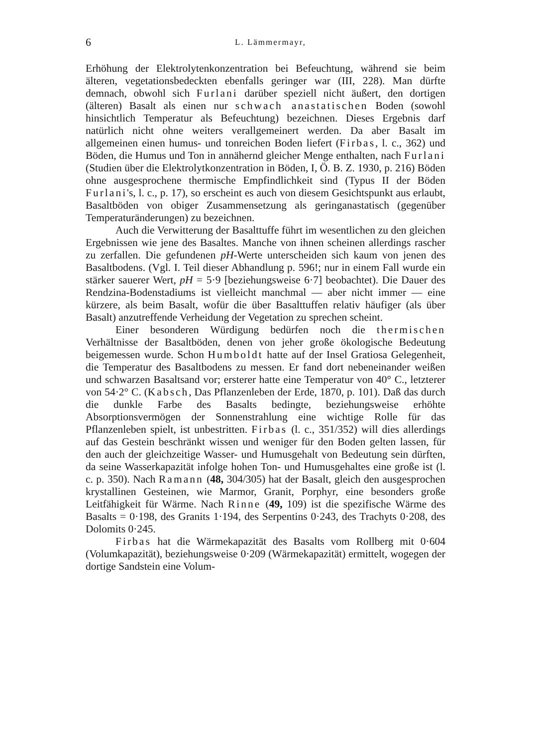6 L. Lämmermayr,
Erhöhung der Elektrolytenkonzentration bei Befeuchtung, während sie beim älteren, vegetationsbedeckten ebenfalls geringer war (III, 228). Man dürfte demnach, obwohl sich Furlani darüber speziell nicht äußert, den dortigen (älteren) Basalt als einen nur schwach anastatischen Boden (sowohl hinsichtlich Temperatur als Befeuchtung) bezeichnen. Dieses Ergebnis darf natürlich nicht ohne weiters verallgemeinert werden. Da aber Basalt im allgemeinen einen humus- und tonreichen Boden liefert (Firbas, l. c., 362) und Böden, die Humus und Ton in annähernd gleicher Menge enthalten, nach Furlani (Studien über die Elektrolytkonzentration in Böden, I, Ö. B. Z. 1930, p. 216) Böden ohne ausgesprochene thermische Empfindlichkeit sind (Typus II der Böden Furlani's, l. c., p. 17), so erscheint es auch von diesem Gesichtspunkt aus erlaubt, Basaltböden von obiger Zusammensetzung als geringanastatisch (gegenüber Temperaturänderungen) zu bezeichnen.
Auch die Verwitterung der Basalttuffe führt im wesentlichen zu den gleichen Ergebnissen wie jene des Basaltes. Manche von ihnen scheinen allerdings rascher zu zerfallen. Die gefundenen pH-Werte unterscheiden sich kaum von jenen des Basaltbodens. (Vgl. I. Teil dieser Abhandlung p. 596!; nur in einem Fall wurde ein stärker sauerer Wert, pH = 5·9 [beziehungsweise 6·7] beobachtet). Die Dauer des Rendzina-Bodenstadiums ist vielleicht manchmal — aber nicht immer — eine kürzere, als beim Basalt, wofür die über Basalttuffen relativ häufiger (als über Basalt) anzutreffende Verheidung der Vegetation zu sprechen scheint.
Einer besonderen Würdigung bedürfen noch die thermischen Verhältnisse der Basaltböden, denen von jeher große ökologische Bedeutung beigemessen wurde. Schon Humboldt hatte auf der Insel Gratiosa Gelegenheit, die Temperatur des Basaltbodens zu messen. Er fand dort nebeneinander weißen und schwarzen Basaltsand vor; ersterer hatte eine Temperatur von 40° C., letzterer von 54·2° C. (Kabsch, Das Pflanzenleben der Erde, 1870, p. 101). Daß das durch die dunkle Farbe des Basalts bedingte, beziehungsweise erhöhte Absorptionsvermögen der Sonnenstrahlung eine wichtige Rolle für das Pflanzenleben spielt, ist unbestritten. Firbas (l. c., 351/352) will dies allerdings auf das Gestein beschränkt wissen und weniger für den Boden gelten lassen, für den auch der gleichzeitige Wasser- und Humusgehalt von Bedeutung sein dürften, da seine Wasserkapazität infolge hohen Ton- und Humusgehaltes eine große ist (l. c. p. 350). Nach Ramann (48, 304/305) hat der Basalt, gleich den ausgesprochen krystallinen Gesteinen, wie Marmor, Granit, Porphyr, eine besonders große Leitfähigkeit für Wärme. Nach Rinne (49, 109) ist die spezifische Wärme des Basalts = 0·198, des Granits 1·194, des Serpentins 0·243, des Trachyts 0·208, des Dolomits 0·245.
Firbas hat die Wärmekapazität des Basalts vom Rollberg mit 0·604 (Volumkapazität), beziehungsweise 0·209 (Wärmekapazität) ermittelt, wogegen der dortige Sandstein eine Volum-